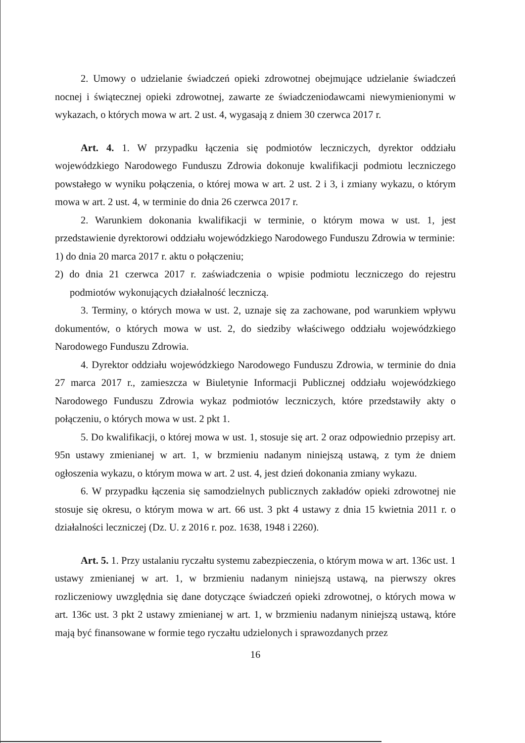2. Umowy o udzielanie świadczeń opieki zdrowotnej obejmujące udzielanie świadczeń nocnej i świątecznej opieki zdrowotnej, zawarte ze świadczeniodawcami niewymienionymi w wykazach, o których mowa w art. 2 ust. 4, wygasają z dniem 30 czerwca 2017 r.
Art. 4. 1. W przypadku łączenia się podmiotów leczniczych, dyrektor oddziału wojewódzkiego Narodowego Funduszu Zdrowia dokonuje kwalifikacji podmiotu leczniczego powstałego w wyniku połączenia, o której mowa w art. 2 ust. 2 i 3, i zmiany wykazu, o którym mowa w art. 2 ust. 4, w terminie do dnia 26 czerwca 2017 r.
2. Warunkiem dokonania kwalifikacji w terminie, o którym mowa w ust. 1, jest przedstawienie dyrektorowi oddziału wojewódzkiego Narodowego Funduszu Zdrowia w terminie:
1) do dnia 20 marca 2017 r. aktu o połączeniu;
2) do dnia 21 czerwca 2017 r. zaświadczenia o wpisie podmiotu leczniczego do rejestru podmiotów wykonujących działalność leczniczą.
3. Terminy, o których mowa w ust. 2, uznaje się za zachowane, pod warunkiem wpływu dokumentów, o których mowa w ust. 2, do siedziby właściwego oddziału wojewódzkiego Narodowego Funduszu Zdrowia.
4. Dyrektor oddziału wojewódzkiego Narodowego Funduszu Zdrowia, w terminie do dnia 27 marca 2017 r., zamieszcza w Biuletynie Informacji Publicznej oddziału wojewódzkiego Narodowego Funduszu Zdrowia wykaz podmiotów leczniczych, które przedstawiły akty o połączeniu, o których mowa w ust. 2 pkt 1.
5. Do kwalifikacji, o której mowa w ust. 1, stosuje się art. 2 oraz odpowiednio przepisy art. 95n ustawy zmienianej w art. 1, w brzmieniu nadanym niniejszą ustawą, z tym że dniem ogłoszenia wykazu, o którym mowa w art. 2 ust. 4, jest dzień dokonania zmiany wykazu.
6. W przypadku łączenia się samodzielnych publicznych zakładów opieki zdrowotnej nie stosuje się okresu, o którym mowa w art. 66 ust. 3 pkt 4 ustawy z dnia 15 kwietnia 2011 r. o działalności leczniczej (Dz. U. z 2016 r. poz. 1638, 1948 i 2260).
Art. 5. 1. Przy ustalaniu ryczałtu systemu zabezpieczenia, o którym mowa w art. 136c ust. 1 ustawy zmienianej w art. 1, w brzmieniu nadanym niniejszą ustawą, na pierwszy okres rozliczeniowy uwzględnia się dane dotyczące świadczeń opieki zdrowotnej, o których mowa w art. 136c ust. 3 pkt 2 ustawy zmienianej w art. 1, w brzmieniu nadanym niniejszą ustawą, które mają być finansowane w formie tego ryczałtu udzielonych i sprawozdanych przez
16